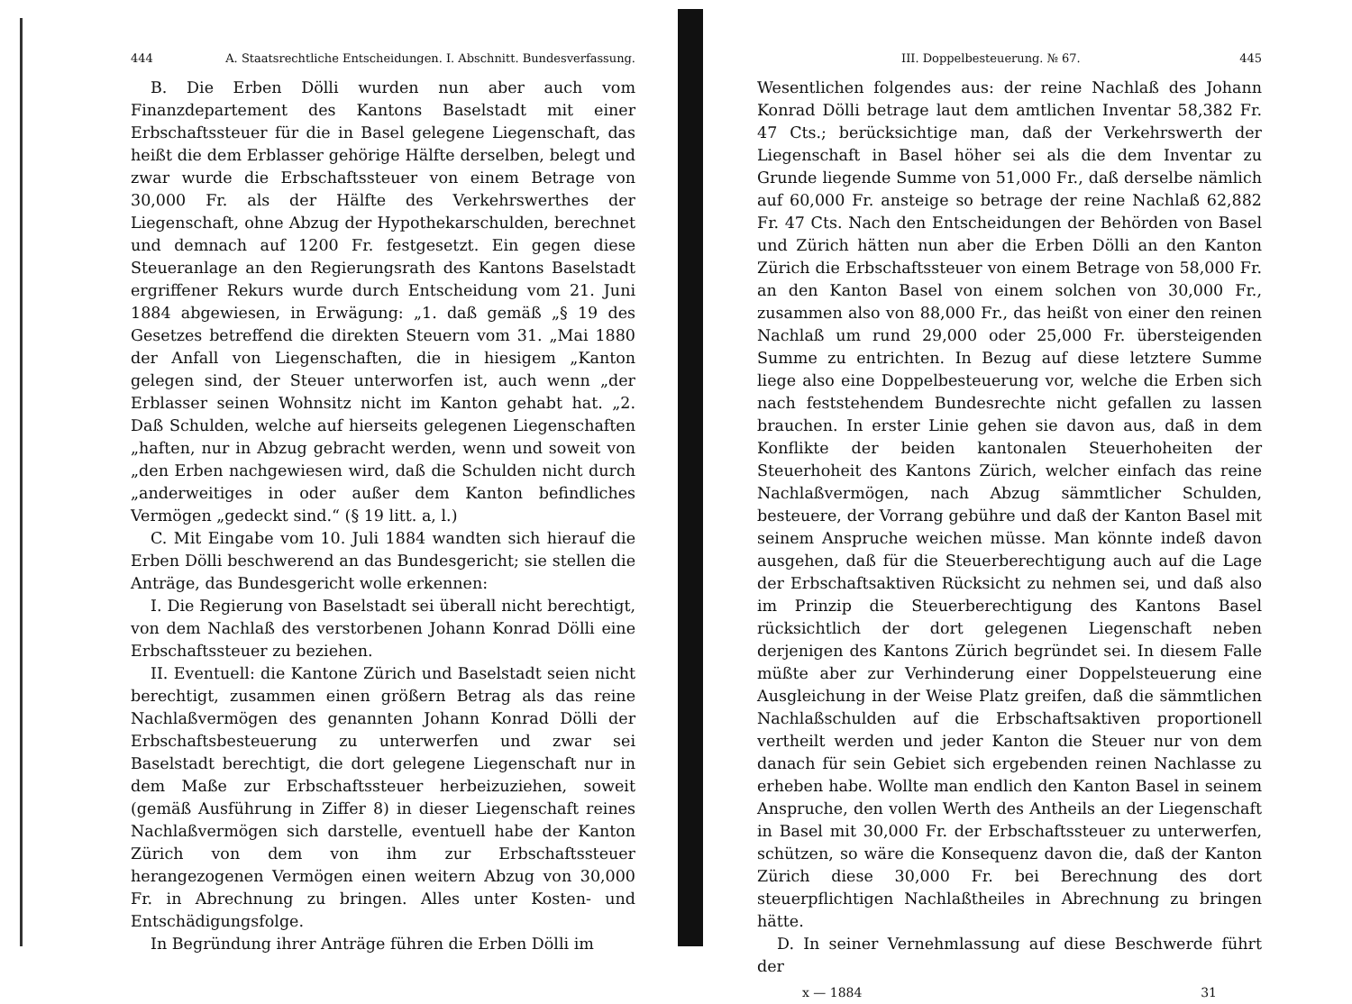444 A. Staatsrechtliche Entscheidungen. I. Abschnitt. Bundesverfassung.
B. Die Erben Dölli wurden nun aber auch vom Finanzdepartement des Kantons Baselstadt mit einer Erbschaftssteuer für die in Basel gelegene Liegenschaft, das heißt die dem Erblasser gehörige Hälfte derselben, belegt und zwar wurde die Erbschaftssteuer von einem Betrage von 30,000 Fr. als der Hälfte des Verkehrswerthes der Liegenschaft, ohne Abzug der Hypothekarschulden, berechnet und demnach auf 1200 Fr. festgesetzt. Ein gegen diese Steueranlage an den Regierungsrath des Kantons Baselstadt ergriffener Rekurs wurde durch Entscheidung vom 21. Juni 1884 abgewiesen, in Erwägung: „1. daß gemäß „§ 19 des Gesetzes betreffend die direkten Steuern vom 31. „Mai 1880 der Anfall von Liegenschaften, die in hiesigem „Kanton gelegen sind, der Steuer unterworfen ist, auch wenn „der Erblasser seinen Wohnsitz nicht im Kanton gehabt hat. „2. Daß Schulden, welche auf hierseits gelegenen Liegenschaften „haften, nur in Abzug gebracht werden, wenn und soweit von „den Erben nachgewiesen wird, daß die Schulden nicht durch „anderweitiges in oder außer dem Kanton befindliches Vermögen „gedeckt sind.“ (§ 19 litt. a, l.)
C. Mit Eingabe vom 10. Juli 1884 wandten sich hierauf die Erben Dölli beschwerend an das Bundesgericht; sie stellen die Anträge, das Bundesgericht wolle erkennen:
I. Die Regierung von Baselstadt sei überall nicht berechtigt, von dem Nachlaß des verstorbenen Johann Konrad Dölli eine Erbschaftssteuer zu beziehen.
II. Eventuell: die Kantone Zürich und Baselstadt seien nicht berechtigt, zusammen einen größern Betrag als das reine Nachlaßvermögen des genannten Johann Konrad Dölli der Erbschaftsbesteuerung zu unterwerfen und zwar sei Baselstadt berechtigt, die dort gelegene Liegenschaft nur in dem Maße zur Erbschaftssteuer herbeizuziehen, soweit (gemäß Ausführung in Ziffer 8) in dieser Liegenschaft reines Nachlaßvermögen sich darstelle, eventuell habe der Kanton Zürich von dem von ihm zur Erbschaftssteuer herangezogenen Vermögen einen weitern Abzug von 30,000 Fr. in Abrechnung zu bringen. Alles unter Kosten- und Entschädigungsfolge.
In Begründung ihrer Anträge führen die Erben Dölli im
III. Doppelbesteuerung. № 67. 445
Wesentlichen folgendes aus: der reine Nachlaß des Johann Konrad Dölli betrage laut dem amtlichen Inventar 58,382 Fr. 47 Cts.; berücksichtige man, daß der Verkehrswerth der Liegenschaft in Basel höher sei als die dem Inventar zu Grunde liegende Summe von 51,000 Fr., daß derselbe nämlich auf 60,000 Fr. ansteige so betrage der reine Nachlaß 62,882 Fr. 47 Cts. Nach den Entscheidungen der Behörden von Basel und Zürich hätten nun aber die Erben Dölli an den Kanton Zürich die Erbschaftssteuer von einem Betrage von 58,000 Fr. an den Kanton Basel von einem solchen von 30,000 Fr., zusammen also von 88,000 Fr., das heißt von einer den reinen Nachlaß um rund 29,000 oder 25,000 Fr. übersteigenden Summe zu entrichten. In Bezug auf diese letztere Summe liege also eine Doppelbesteuerung vor, welche die Erben sich nach feststehendem Bundesrechte nicht gefallen zu lassen brauchen. In erster Linie gehen sie davon aus, daß in dem Konflikte der beiden kantonalen Steuerhoheiten der Steuerhoheit des Kantons Zürich, welcher einfach das reine Nachlaßvermögen, nach Abzug sämmtlicher Schulden, besteuere, der Vorrang gebühre und daß der Kanton Basel mit seinem Anspruche weichen müsse. Man könnte indeß davon ausgehen, daß für die Steuerberechtigung auch auf die Lage der Erbschaftsaktiven Rücksicht zu nehmen sei, und daß also im Prinzip die Steuerberechtigung des Kantons Basel rücksichtlich der dort gelegenen Liegenschaft neben derjenigen des Kantons Zürich begründet sei. In diesem Falle müßte aber zur Verhinderung einer Doppelsteuerung eine Ausgleichung in der Weise Platz greifen, daß die sämmtlichen Nachlaßschulden auf die Erbschaftsaktiven proportionell vertheilt werden und jeder Kanton die Steuer nur von dem danach für sein Gebiet sich ergebenden reinen Nachlasse zu erheben habe. Wollte man endlich den Kanton Basel in seinem Anspruche, den vollen Werth des Antheils an der Liegenschaft in Basel mit 30,000 Fr. der Erbschaftssteuer zu unterwerfen, schützen, so wäre die Konsequenz davon die, daß der Kanton Zürich diese 30,000 Fr. bei Berechnung des dort steuerpflichtigen Nachlaßtheiles in Abrechnung zu bringen hätte.
D. In seiner Vernehmlassung auf diese Beschwerde führt der
x — 1884 31